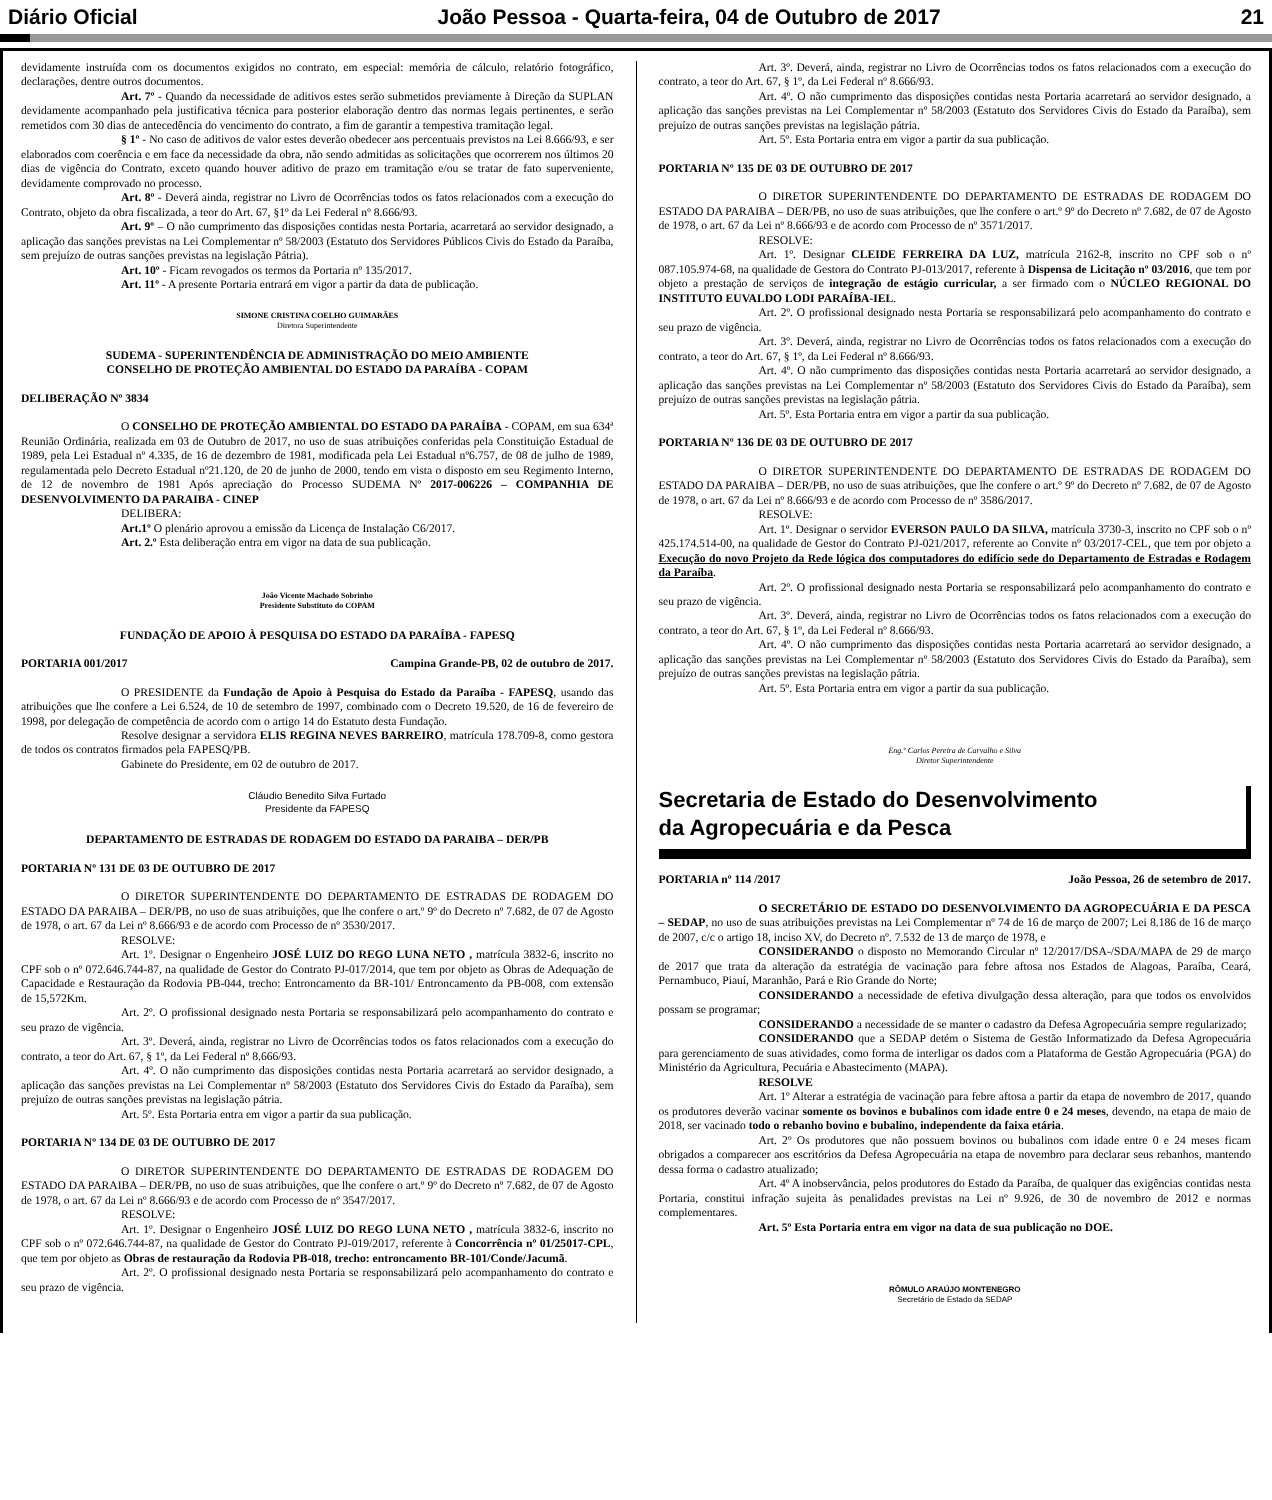Diário Oficial João Pessoa - Quarta-feira, 04 de Outubro de 2017 21
devidamente instruída com os documentos exigidos no contrato, em especial: memória de cálculo, relatório fotográfico, declarações, dentre outros documentos.
Art. 7º - Quando da necessidade de aditivos estes serão submetidos previamente à Direção da SUPLAN devidamente acompanhado pela justificativa técnica para posterior elaboração dentro das normas legais pertinentes, e serão remetidos com 30 dias de antecedência do vencimento do contrato, a fim de garantir a tempestiva tramitação legal.
§ 1º - No caso de aditivos de valor estes deverão obedecer aos percentuais previstos na Lei 8.666/93, e ser elaborados com coerência e em face da necessidade da obra, não sendo admitidas as solicitações que ocorrerem nos últimos 20 dias de vigência do Contrato, exceto quando houver aditivo de prazo em tramitação e/ou se tratar de fato superveniente, devidamente comprovado no processo.
Art. 8º - Deverá ainda, registrar no Livro de Ocorrências todos os fatos relacionados com a execução do Contrato, objeto da obra fiscalizada, a teor do Art. 67, §1º da Lei Federal nº 8.666/93.
Art. 9º – O não cumprimento das disposições contidas nesta Portaria, acarretará ao servidor designado, a aplicação das sanções previstas na Lei Complementar nº 58/2003 (Estatuto dos Servidores Públicos Civis do Estado da Paraíba, sem prejuízo de outras sanções previstas na legislação Pátria).
Art. 10º - Ficam revogados os termos da Portaria nº 135/2017.
Art. 11º - A presente Portaria entrará em vigor a partir da data de publicação.
SIMONE CRISTINA COELHO GUIMARÃES
Diretora Superintendente
SUDEMA - SUPERINTENDÊNCIA DE ADMINISTRAÇÃO DO MEIO AMBIENTE
CONSELHO DE PROTEÇÃO AMBIENTAL DO ESTADO DA PARAÍBA - COPAM
DELIBERAÇÃO Nº 3834
O CONSELHO DE PROTEÇÃO AMBIENTAL DO ESTADO DA PARAÍBA - COPAM, em sua 634ª Reunião Ordinária, realizada em 03 de Outubro de 2017, no uso de suas atribuições conferidas pela Constituição Estadual de 1989, pela Lei Estadual nº 4.335, de 16 de dezembro de 1981, modificada pela Lei Estadual nº6.757, de 08 de julho de 1989, regulamentada pelo Decreto Estadual nº21.120, de 20 de junho de 2000, tendo em vista o disposto em seu Regimento Interno, de 12 de novembro de 1981 Após apreciação do Processo SUDEMA Nº 2017-006226 – COMPANHIA DE DESENVOLVIMENTO DA PARAIBA - CINEP
DELIBERA:
Art.1º O plenário aprovou a emissão da Licença de Instalação C6/2017.
Art. 2.º Esta deliberação entra em vigor na data de sua publicação.
João Vicente Machado Sobrinho
Presidente Substituto do COPAM
FUNDAÇÃO DE APOIO À PESQUISA DO ESTADO DA PARAÍBA - FAPESQ
PORTARIA 001/2017 Campina Grande-PB, 02 de outubro de 2017.
O PRESIDENTE da Fundação de Apoio à Pesquisa do Estado da Paraíba - FAPESQ, usando das atribuições que lhe confere a Lei 6.524, de 10 de setembro de 1997, combinado com o Decreto 19.520, de 16 de fevereiro de 1998, por delegação de competência de acordo com o artigo 14 do Estatuto desta Fundação.
Resolve designar a servidora ELIS REGINA NEVES BARREIRO, matrícula 178.709-8, como gestora de todos os contratos firmados pela FAPESQ/PB.
Gabinete do Presidente, em 02 de outubro de 2017.
Cláudio Benedito Silva Furtado
Presidente da FAPESQ
DEPARTAMENTO DE ESTRADAS DE RODAGEM DO ESTADO DA PARAIBA – DER/PB
PORTARIA Nº 131 DE 03 DE OUTUBRO DE 2017
O DIRETOR SUPERINTENDENTE DO DEPARTAMENTO DE ESTRADAS DE RODAGEM DO ESTADO DA PARAIBA – DER/PB, no uso de suas atribuições, que lhe confere o art.º 9º do Decreto nº 7.682, de 07 de Agosto de 1978, o art. 67 da Lei nº 8.666/93 e de acordo com Processo de nº 3530/2017.
RESOLVE:
Art. 1º. Designar o Engenheiro JOSÉ LUIZ DO REGO LUNA NETO , matrícula 3832-6, inscrito no CPF sob o nº 072.646.744-87, na qualidade de Gestor do Contrato PJ-017/2014, que tem por objeto as Obras de Adequação de Capacidade e Restauração da Rodovia PB-044, trecho: Entroncamento da BR-101/ Entroncamento da PB-008, com extensão de 15,572Km.
Art. 2º. O profissional designado nesta Portaria se responsabilizará pelo acompanhamento do contrato e seu prazo de vigência.
Art. 3º. Deverá, ainda, registrar no Livro de Ocorrências todos os fatos relacionados com a execução do contrato, a teor do Art. 67, § 1º, da Lei Federal nº 8.666/93.
Art. 4º. O não cumprimento das disposições contidas nesta Portaria acarretará ao servidor designado, a aplicação das sanções previstas na Lei Complementar nº 58/2003 (Estatuto dos Servidores Civis do Estado da Paraíba), sem prejuízo de outras sanções previstas na legislação pátria.
Art. 5º. Esta Portaria entra em vigor a partir da sua publicação.
PORTARIA Nº 134 DE 03 DE OUTUBRO DE 2017
O DIRETOR SUPERINTENDENTE DO DEPARTAMENTO DE ESTRADAS DE RODAGEM DO ESTADO DA PARAIBA – DER/PB, no uso de suas atribuições, que lhe confere o art.º 9º do Decreto nº 7.682, de 07 de Agosto de 1978, o art. 67 da Lei nº 8.666/93 e de acordo com Processo de nº 3547/2017.
RESOLVE:
Art. 1º. Designar o Engenheiro JOSÉ LUIZ DO REGO LUNA NETO , matrícula 3832-6, inscrito no CPF sob o nº 072.646.744-87, na qualidade de Gestor do Contrato PJ-019/2017, referente à Concorrência nº 01/25017-CPL, que tem por objeto as Obras de restauração da Rodovia PB-018, trecho: entroncamento BR-101/Conde/Jacumã.
Art. 2º. O profissional designado nesta Portaria se responsabilizará pelo acompanhamento do contrato e seu prazo de vigência.
Art. 3º. Deverá, ainda, registrar no Livro de Ocorrências todos os fatos relacionados com a execução do contrato, a teor do Art. 67, § 1º, da Lei Federal nº 8.666/93.
Art. 4º. O não cumprimento das disposições contidas nesta Portaria acarretará ao servidor designado, a aplicação das sanções previstas na Lei Complementar nº 58/2003 (Estatuto dos Servidores Civis do Estado da Paraíba), sem prejuízo de outras sanções previstas na legislação pátria.
Art. 5º. Esta Portaria entra em vigor a partir da sua publicação.
PORTARIA Nº 135 DE 03 DE OUTUBRO DE 2017
O DIRETOR SUPERINTENDENTE DO DEPARTAMENTO DE ESTRADAS DE RODAGEM DO ESTADO DA PARAIBA – DER/PB, no uso de suas atribuições, que lhe confere o art.º 9º do Decreto nº 7.682, de 07 de Agosto de 1978, o art. 67 da Lei nº 8.666/93 e de acordo com Processo de nº 3571/2017.
RESOLVE:
Art. 1º. Designar CLEIDE FERREIRA DA LUZ, matrícula 2162-8, inscrito no CPF sob o nº 087.105.974-68, na qualidade de Gestora do Contrato PJ-013/2017, referente à Dispensa de Licitação nº 03/2016, que tem por objeto a prestação de serviços de integração de estágio curricular, a ser firmado com o NÚCLEO REGIONAL DO INSTITUTO EUVALDO LODI PARAÍBA-IEL.
Art. 2º. O profissional designado nesta Portaria se responsabilizará pelo acompanhamento do contrato e seu prazo de vigência.
Art. 3º. Deverá, ainda, registrar no Livro de Ocorrências todos os fatos relacionados com a execução do contrato, a teor do Art. 67, § 1º, da Lei Federal nº 8.666/93.
Art. 4º. O não cumprimento das disposições contidas nesta Portaria acarretará ao servidor designado, a aplicação das sanções previstas na Lei Complementar nº 58/2003 (Estatuto dos Servidores Civis do Estado da Paraíba), sem prejuízo de outras sanções previstas na legislação pátria.
Art. 5º. Esta Portaria entra em vigor a partir da sua publicação.
PORTARIA Nº 136 DE 03 DE OUTUBRO DE 2017
O DIRETOR SUPERINTENDENTE DO DEPARTAMENTO DE ESTRADAS DE RODAGEM DO ESTADO DA PARAIBA – DER/PB, no uso de suas atribuições, que lhe confere o art.º 9º do Decreto nº 7.682, de 07 de Agosto de 1978, o art. 67 da Lei nº 8.666/93 e de acordo com Processo de nº 3586/2017.
RESOLVE:
Art. 1º. Designar o servidor EVERSON PAULO DA SILVA, matrícula 3730-3, inscrito no CPF sob o nº 425.174.514-00, na qualidade de Gestor do Contrato PJ-021/2017, referente ao Convite nº 03/2017-CEL, que tem por objeto a Execução do novo Projeto da Rede lógica dos computadores do edifício sede do Departamento de Estradas e Rodagem da Paraíba.
Art. 2º. O profissional designado nesta Portaria se responsabilizará pelo acompanhamento do contrato e seu prazo de vigência.
Art. 3º. Deverá, ainda, registrar no Livro de Ocorrências todos os fatos relacionados com a execução do contrato, a teor do Art. 67, § 1º, da Lei Federal nº 8.666/93.
Art. 4º. O não cumprimento das disposições contidas nesta Portaria acarretará ao servidor designado, a aplicação das sanções previstas na Lei Complementar nº 58/2003 (Estatuto dos Servidores Civis do Estado da Paraíba), sem prejuízo de outras sanções previstas na legislação pátria.
Art. 5º. Esta Portaria entra em vigor a partir da sua publicação.
Eng.º Carlos Pereira de Carvalho e Silva
Diretor Superintendente
Secretaria de Estado do Desenvolvimento
da Agropecuária e da Pesca
PORTARIA nº 114 /2017 João Pessoa, 26 de setembro de 2017.
O SECRETÁRIO DE ESTADO DO DESENVOLVIMENTO DA AGROPECUÁRIA E DA PESCA – SEDAP, no uso de suas atribuições previstas na Lei Complementar nº 74 de 16 de março de 2007; Lei 8.186 de 16 de março de 2007, c/c o artigo 18, inciso XV, do Decreto nº. 7.532 de 13 de março de 1978, e
CONSIDERANDO o disposto no Memorando Circular nº 12/2017/DSA-/SDA/MAPA de 29 de março de 2017 que trata da alteração da estratégia de vacinação para febre aftosa nos Estados de Alagoas, Paraíba, Ceará, Pernambuco, Piauí, Maranhão, Pará e Rio Grande do Norte;
CONSIDERANDO a necessidade de efetiva divulgação dessa alteração, para que todos os envolvidos possam se programar;
CONSIDERANDO a necessidade de se manter o cadastro da Defesa Agropecuária sempre regularizado;
CONSIDERANDO que a SEDAP detém o Sistema de Gestão Informatizado da Defesa Agropecuária para gerenciamento de suas atividades, como forma de interligar os dados com a Plataforma de Gestão Agropecuária (PGA) do Ministério da Agricultura, Pecuária e Abastecimento (MAPA).
RESOLVE
Art. 1º Alterar a estratégia de vacinação para febre aftosa a partir da etapa de novembro de 2017, quando os produtores deverão vacinar somente os bovinos e bubalinos com idade entre 0 e 24 meses, devendo, na etapa de maio de 2018, ser vacinado todo o rebanho bovino e bubalino, independente da faixa etária.
Art. 2º Os produtores que não possuem bovinos ou bubalinos com idade entre 0 e 24 meses ficam obrigados a comparecer aos escritórios da Defesa Agropecuária na etapa de novembro para declarar seus rebanhos, mantendo dessa forma o cadastro atualizado;
Art. 4º A inobservância, pelos produtores do Estado da Paraíba, de qualquer das exigências contidas nesta Portaria, constitui infração sujeita às penalidades previstas na Lei nº 9.926, de 30 de novembro de 2012 e normas complementares.
Art. 5º Esta Portaria entra em vigor na data de sua publicação no DOE.
RÔMULO ARAÚJO MONTENEGRO
Secretário de Estado da SEDAP